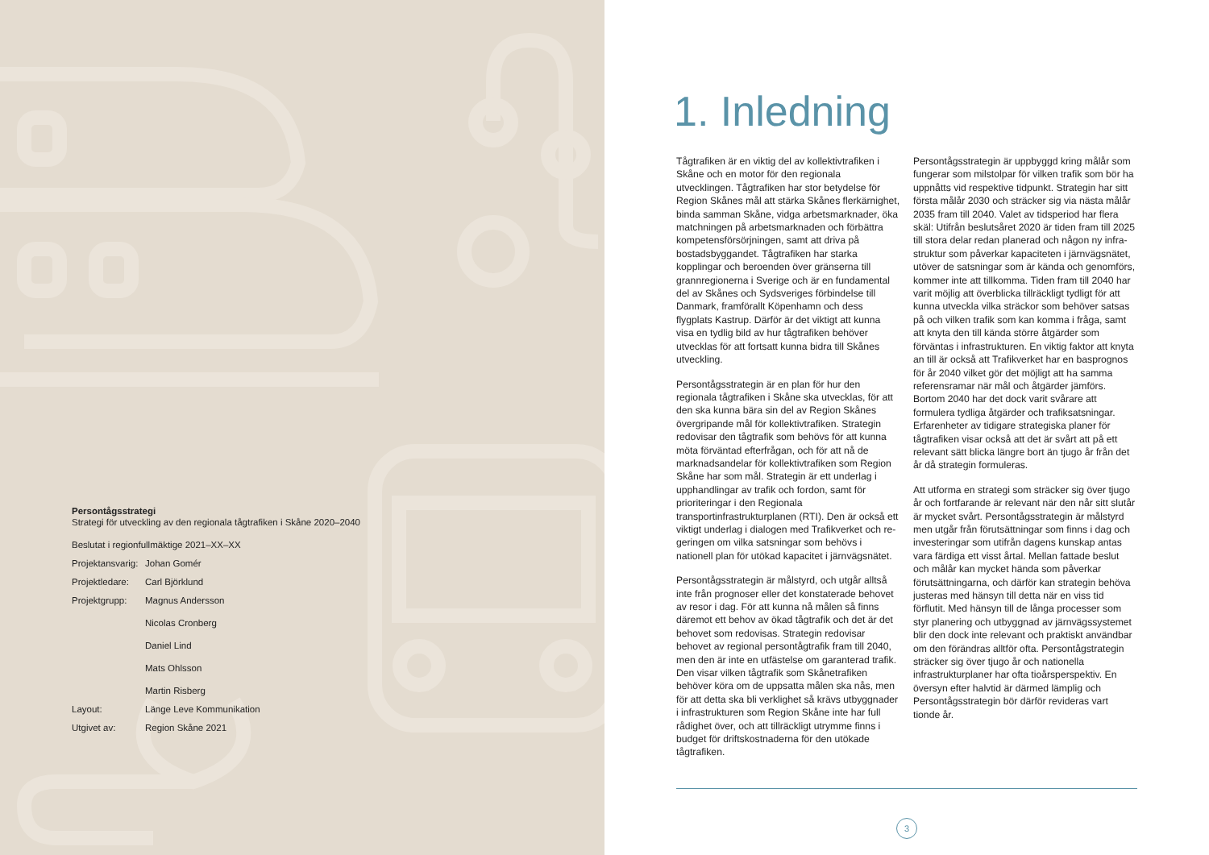Persontågsstrategi
Strategi för utveckling av den regionala tågtrafiken i Skåne 2020–2040
| Beslutat i regionfullmäktige 2021–XX–XX | |
| Projektansvarig: | Johan Gomér |
| Projektledare: | Carl Björklund |
| Projektgrupp: | Magnus Andersson Nicolas Cronberg Daniel Lind Mats Ohlsson Martin Risberg |
| Layout: | Länge Leve Kommunikation |
| Utgivet av: | Region Skåne 2021 |
1. Inledning
Tågtrafiken är en viktig del av kollektivtrafiken i Skåne och en motor för den regionala utvecklingen. Tågtrafiken har stor betydelse för Region Skånes mål att stärka Skånes flerkärnighet, binda samman Skåne, vidga arbetsmarknader, öka matchningen på arbetsmarknaden och förbättra kompetensförsörj­ningen, samt att driva på bostadsbyggandet. Tåg­trafiken har starka kopplingar och beroenden över gränserna till grannregionerna i Sverige och är en fundamental del av Skånes och Sydsveriges förbin­delse till Danmark, framförallt Köpenhamn och dess flygplats Kastrup. Därför är det viktigt att kunna visa en tydlig bild av hur tågtrafiken behöver utvecklas för att fortsatt kunna bidra till Skånes utveckling.
Persontågsstrategin är en plan för hur den regionala tågtrafiken i Skåne ska utvecklas, för att den ska kunna bära sin del av Region Skånes övergripande mål för kollektivtrafiken. Strategin redovisar den tågtrafik som behövs för att kunna möta förväntad efterfrågan, och för att nå de marknadsandelar för kollektivtrafiken som Region Skåne har som mål. Strategin är ett underlag i upphandlingar av trafik och fordon, samt för prioriteringar i den Regionala transportinfrastrukturplanen (RTI). Den är också ett viktigt underlag i dialogen med Trafikverket och re­geringen om vilka satsningar som behövs i nationell plan för utökad kapacitet i järnvägsnätet.
Persontågsstrategin är målstyrd, och utgår alltså inte från prognoser eller det konstaterade behovet av resor i dag. För att kunna nå målen så finns däremot ett behov av ökad tågtrafik och det är det behovet som redovisas. Strategin redovisar behovet av regional persontågtrafik fram till 2040, men den är inte en utfästelse om garanterad trafik. Den visar vilken tågtrafik som Skånetrafiken behöver köra om de uppsatta målen ska nås, men för att detta ska bli verklighet så krävs utbyggnader i infrastrukturen som Region Skåne inte har full rådighet över, och att tillräckligt utrymme finns i budget för driftskostna­derna för den utökade tågtrafiken.
Persontågsstrategin är uppbyggd kring målår som fungerar som milstolpar för vilken trafik som bör ha uppnåtts vid respektive tidpunkt. Strategin har sitt första målår 2030 och sträcker sig via nästa målår 2035 fram till 2040. Valet av tidsperiod har flera skäl: Utifrån beslutsåret 2020 är tiden fram till 2025 till stora delar redan planerad och någon ny infra­struktur som påverkar kapaciteten i järnvägsnätet, utöver de satsningar som är kända och genomförs, kommer inte att tillkomma. Tiden fram till 2040 har varit möjlig att överblicka tillräckligt tydligt för att kunna utveckla vilka sträckor som behöver satsas på och vilken trafik som kan komma i fråga, samt att knyta den till kända större åtgärder som förväntas i infrastrukturen. En viktig faktor att knyta an till är också att Trafikverket har en basprognos för år 2040 vilket gör det möjligt att ha samma referens­ramar när mål och åtgärder jämförs. Bortom 2040 har det dock varit svårare att formulera tydliga åt­gärder och trafiksatsningar. Erfarenheter av tidigare strategiska planer för tågtrafiken visar också att det är svårt att på ett relevant sätt blicka längre bort än tjugo år från det år då strategin formuleras.
Att utforma en strategi som sträcker sig över tjugo år och fortfarande är relevant när den når sitt slutår är mycket svårt. Persontågsstrategin är målstyrd men utgår från förutsättningar som finns i dag och investeringar som utifrån dagens kunskap antas vara färdiga ett visst årtal. Mellan fattade beslut och målår kan mycket hända som påverkar förutsättning­arna, och därför kan strategin behöva justeras med hänsyn till detta när en viss tid förflutit. Med hän­syn till de långa processer som styr planering och utbyggnad av järnvägssystemet blir den dock inte relevant och praktiskt användbar om den förändras alltför ofta. Persontågstrategin sträcker sig över tjugo år och nationella infrastrukturplaner har ofta tioårsperspektiv. En översyn efter halvtid är därmed lämplig och Persontågsstrategin bör därför revide­ras vart tionde år.
3